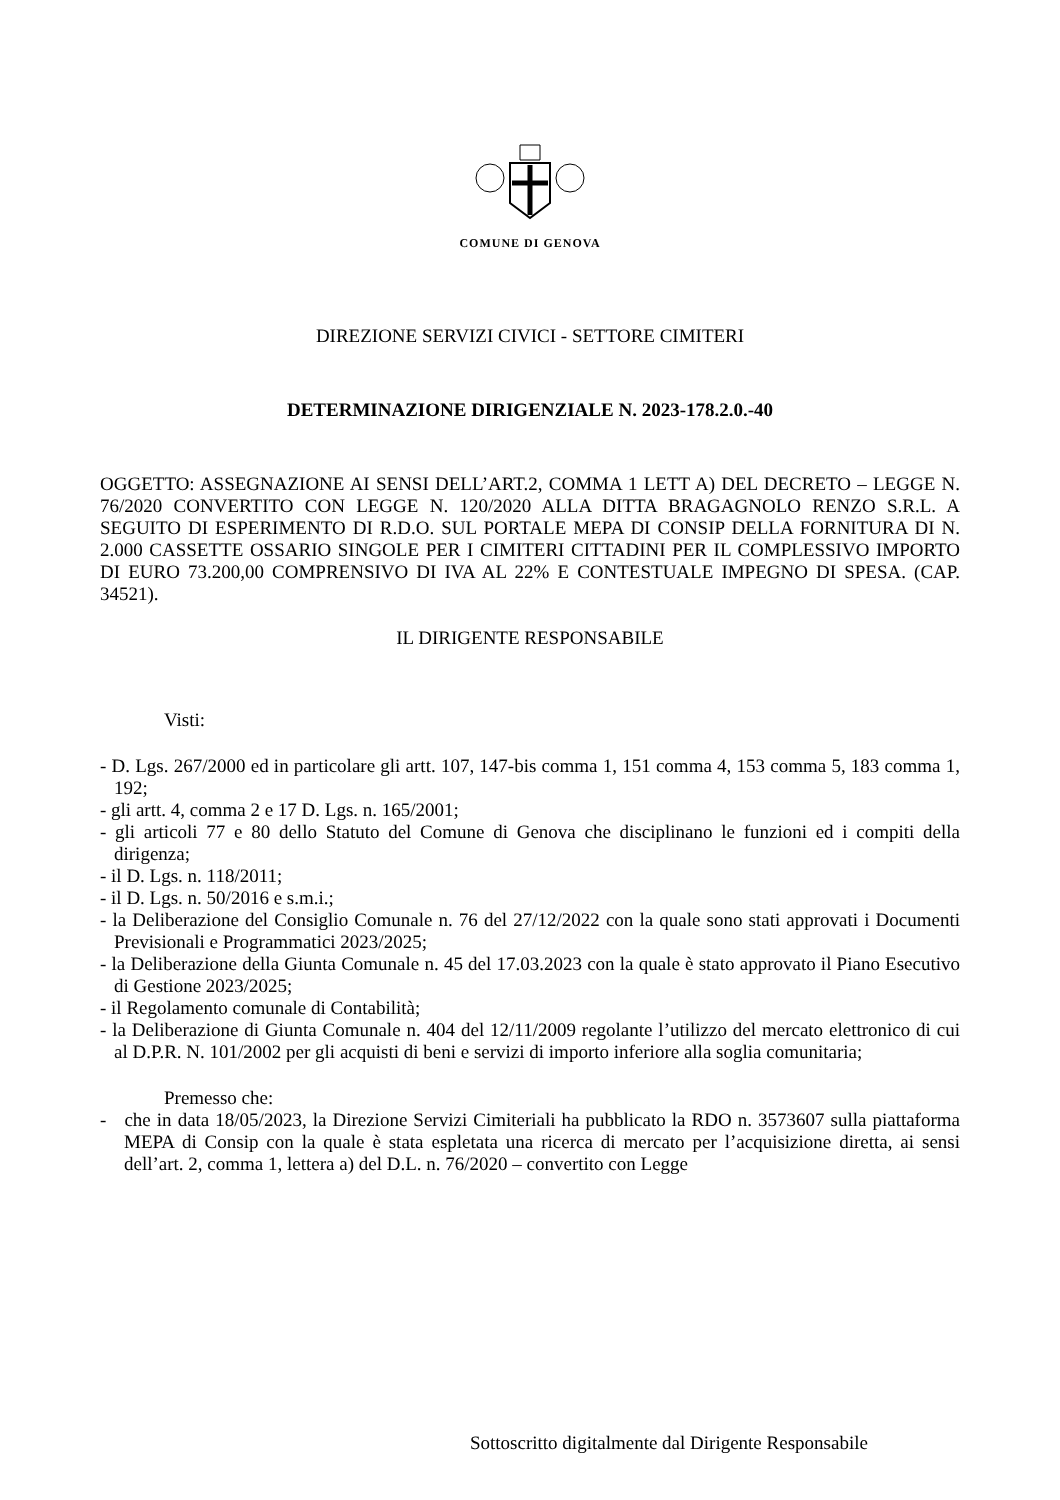COMUNE DI GENOVA
DIREZIONE SERVIZI CIVICI - SETTORE CIMITERI
DETERMINAZIONE DIRIGENZIALE N. 2023-178.2.0.-40
OGGETTO: ASSEGNAZIONE AI SENSI DELL’ART.2, COMMA 1 LETT A) DEL DECRETO – LEGGE N. 76/2020 CONVERTITO CON LEGGE N. 120/2020 ALLA DITTA BRAGAGNOLO RENZO S.R.L. A SEGUITO DI ESPERIMENTO DI R.D.O. SUL PORTALE MEPA DI CONSIP DELLA FORNITURA DI N. 2.000 CASSETTE OSSARIO SINGOLE PER I CIMITERI CITTADINI PER IL COMPLESSIVO IMPORTO DI EURO 73.200,00 COMPRENSIVO DI IVA AL 22% E CONTESTUALE IMPEGNO DI SPESA. (CAP. 34521).
IL DIRIGENTE RESPONSABILE
Visti:
- D. Lgs. 267/2000 ed in particolare gli artt. 107, 147-bis comma 1, 151 comma 4, 153 comma 5, 183 comma 1, 192;
- gli artt. 4, comma 2 e 17 D. Lgs. n. 165/2001;
- gli articoli 77 e 80 dello Statuto del Comune di Genova che disciplinano le funzioni ed i compiti della dirigenza;
- il D. Lgs. n. 118/2011;
- il D. Lgs. n. 50/2016 e s.m.i.;
- la Deliberazione del Consiglio Comunale n. 76 del 27/12/2022 con la quale sono stati approvati i Documenti Previsionali e Programmatici 2023/2025;
- la Deliberazione della Giunta Comunale n. 45 del 17.03.2023 con la quale è stato approvato il Piano Esecutivo di Gestione 2023/2025;
- il Regolamento comunale di Contabilità;
- la Deliberazione di Giunta Comunale n. 404 del 12/11/2009 regolante l’utilizzo del mercato elettronico di cui al D.P.R. N. 101/2002 per gli acquisti di beni e servizi di importo inferiore alla soglia comunitaria;
Premesso che:
- che in data 18/05/2023, la Direzione Servizi Cimiteriali ha pubblicato la RDO n. 3573607 sulla piattaforma MEPA di Consip con la quale è stata espletata una ricerca di mercato per l’acquisizione diretta, ai sensi dell’art. 2, comma 1, lettera a) del D.L. n. 76/2020 – convertito con Legge
Sottoscritto digitalmente dal Dirigente Responsabile